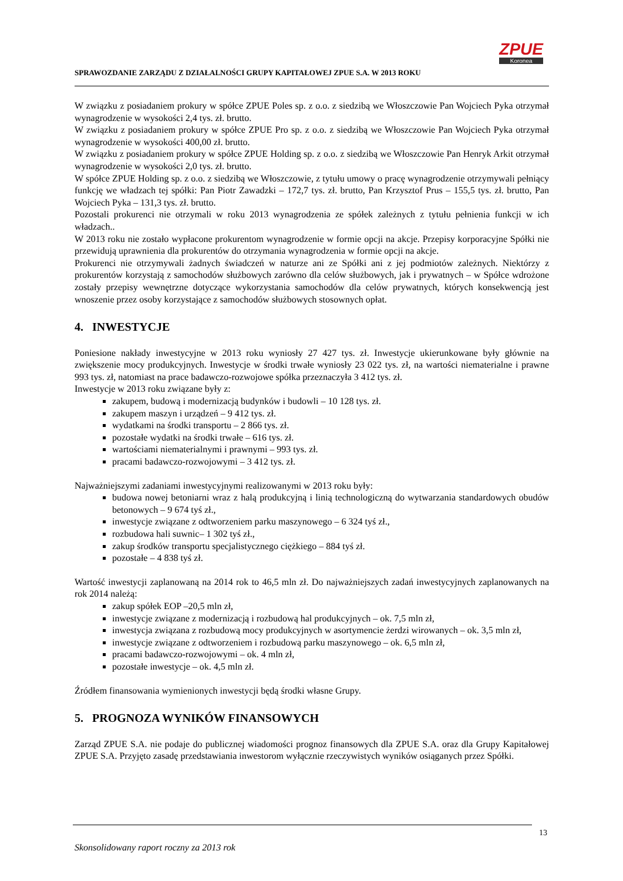SPRAWOZDANIE ZARZĄDU Z DZIAŁALNOŚCI GRUPY KAPITAŁOWEJ ZPUE S.A. W 2013 ROKU
ZPUE
Koronea
W związku z posiadaniem prokury w spółce ZPUE Poles sp. z o.o. z siedzibą we Włoszczowie Pan Wojciech Pyka otrzymał wynagrodzenie w wysokości 2,4 tys. zł. brutto.
W związku z posiadaniem prokury w spółce ZPUE Pro sp. z o.o. z siedzibą we Włoszczowie Pan Wojciech Pyka otrzymał wynagrodzenie w wysokości 400,00 zł. brutto.
W związku z posiadaniem prokury w spółce ZPUE Holding sp. z o.o. z siedzibą we Włoszczowie Pan Henryk Arkit otrzymał wynagrodzenie w wysokości 2,0 tys. zł. brutto.
W spółce ZPUE Holding sp. z o.o. z siedzibą we Włoszczowie, z tytułu umowy o pracę wynagrodzenie otrzymywali pełniący funkcję we władzach tej spółki: Pan Piotr Zawadzki – 172,7 tys. zł. brutto, Pan Krzysztof Prus – 155,5 tys. zł. brutto, Pan Wojciech Pyka – 131,3 tys. zł. brutto.
Pozostali prokurenci nie otrzymali w roku 2013 wynagrodzenia ze spółek zależnych z tytułu pełnienia funkcji w ich władzach..
W 2013 roku nie zostało wypłacone prokurentom wynagrodzenie w formie opcji na akcje. Przepisy korporacyjne Spółki nie przewidują uprawnienia dla prokurentów do otrzymania wynagrodzenia w formie opcji na akcje.
Prokurenci nie otrzymywali żadnych świadczeń w naturze ani ze Spółki ani z jej podmiotów zależnych. Niektórzy z prokurentów korzystają z samochodów służbowych zarówno dla celów służbowych, jak i prywatnych – w Spółce wdrożone zostały przepisy wewnętrzne dotyczące wykorzystania samochodów dla celów prywatnych, których konsekwencją jest wnoszenie przez osoby korzystające z samochodów służbowych stosownych opłat.
4. INWESTYCJE
Poniesione nakłady inwestycyjne w 2013 roku wyniosły 27 427 tys. zł. Inwestycje ukierunkowane były głównie na zwiększenie mocy produkcyjnych. Inwestycje w środki trwałe wyniosły 23 022 tys. zł, na wartości niematerialne i prawne 993 tys. zł, natomiast na prace badawczo-rozwojowe spółka przeznaczyła 3 412 tys. zł.
Inwestycje w 2013 roku związane były z:
zakupem, budową i modernizacją budynków i budowli – 10 128 tys. zł.
zakupem maszyn i urządzeń – 9 412 tys. zł.
wydatkami na środki transportu – 2 866 tys. zł.
pozostałe wydatki na środki trwałe – 616 tys. zł.
wartościami niematerialnymi i prawnymi – 993 tys. zł.
pracami badawczo-rozwojowymi – 3 412 tys. zł.
Najważniejszymi zadaniami inwestycyjnymi realizowanymi w 2013 roku były:
budowa nowej betoniarni wraz z halą produkcyjną i linią technologiczną do wytwarzania standardowych obudów betonowych – 9 674 tyś zł.,
inwestycje związane z odtworzeniem parku maszynowego – 6 324 tyś zł.,
rozbudowa hali suwnic– 1 302 tyś zł.,
zakup środków transportu specjalistycznego ciężkiego – 884 tyś zł.
pozostałe – 4 838 tyś zł.
Wartość inwestycji zaplanowaną na 2014 rok to 46,5 mln zł. Do najważniejszych zadań inwestycyjnych zaplanowanych na rok 2014 należą:
zakup spółek EOP –20,5 mln zł,
inwestycje związane z modernizacją i rozbudową hal produkcyjnych – ok. 7,5 mln zł,
inwestycja związana z rozbudową mocy produkcyjnych w asortymencie żerdzi wirowanych – ok. 3,5 mln zł,
inwestycje związane z odtworzeniem i rozbudową parku maszynowego – ok. 6,5 mln zł,
pracami badawczo-rozwojowymi – ok. 4 mln zł,
pozostałe inwestycje – ok. 4,5 mln zł.
Źródłem finansowania wymienionych inwestycji będą środki własne Grupy.
5. PROGNOZA WYNIKÓW FINANSOWYCH
Zarząd ZPUE S.A. nie podaje do publicznej wiadomości prognoz finansowych dla ZPUE S.A. oraz dla Grupy Kapitałowej ZPUE S.A. Przyjęto zasadę przedstawiania inwestorom wyłącznie rzeczywistych wyników osiąganych przez Spółki.
13
Skonsolidowany raport roczny za 2013 rok